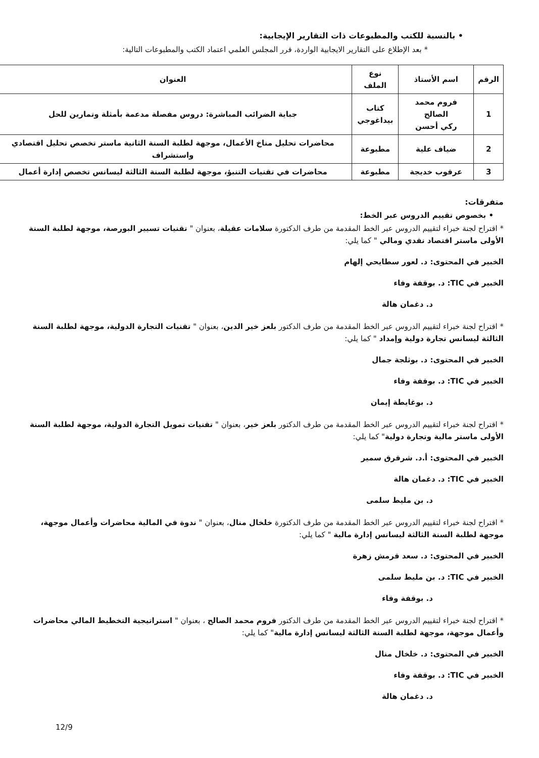• بالنسبة للكتب والمطبوعات ذات التقارير الإيجابية:
* بعد الإطلاع على التقارير الايجابية الواردة، قرر المجلس العلمي اعتماد الكتب والمطبوعات التالية:
| الرقم | اسم الأستاذ | نوع الملف | العنوان |
| --- | --- | --- | --- |
| 1 | فروم محمد الصالح ركي أحسن | كتاب بيداغوجي | جباية الضرائب المباشرة: دروس مفصلة مدعمة بأمثلة وتمارين للحل |
| 2 | ضياف علية | مطبوعة | محاضرات تحليل مناخ الأعمال، موجهة لطلبة السنة الثانية ماستر تخصص تحليل اقتصادي واستشراف |
| 3 | عرقوب خديجة | مطبوعة | محاضرات في تقنيات التنبؤ، موجهة لطلبة السنة الثالثة ليسانس تخصص إدارة أعمال |
متفرقات:
• بخصوص تقييم الدروس عبر الخط:
* اقتراح لجنة خبراء لتقييم الدروس عبر الخط المقدمة من طرف الدكتورة سلامات عقيلة، بعنوان " تقنيات تسيير البورصة، موجهة لطلبة السنة الأولى ماستر اقتصاد نقدي ومالي " كما يلي:
الخبير في المحتوى: د. لعور سطايحي إلهام
الخبير في TIC: د. بوقفة وفاء
د. دغمان هالة
* اقتراح لجنة خبراء لتقييم الدروس عبر الخط المقدمة من طرف الدكتور بلعز خير الدين، بعنوان " تقنيات التجارة الدولية، موجهة لطلبة السنة الثالثة ليسانس تجارة دولية وإمداد " كما يلي:
الخبير في المحتوى: د. بوثلجة جمال
الخبير في TIC: د. بوقفة وفاء
د. بوغايطة إيمان
* اقتراح لجنة خبراء لتقييم الدروس عبر الخط المقدمة من طرف الدكتور بلعز خير، بعنوان " تقنيات تمويل التجارة الدولية، موجهة لطلبة السنة الأولى ماستر مالية وتجارة دولية" كما يلي:
الخبير في المحتوى: أ.د. شرقرق سمير
الخبير في TIC: د. دغمان هالة
د. بن مليط سلمى
* اقتراح لجنة خبراء لتقييم الدروس عبر الخط المقدمة من طرف الدكتورة خلخال منال، بعنوان " ندوة في المالية محاضرات وأعمال موجهة، موجهة لطلبة السنة الثالثة ليسانس إدارة مالية " كما يلي:
الخبير في المحتوى: د. سعد قرمش زهرة
الخبير في TIC: د. بن مليط سلمى
د. بوقفة وفاء
* اقتراح لجنة خبراء لتقييم الدروس عبر الخط المقدمة من طرف الدكتور فروم محمد الصالح ، بعنوان " استراتيجية التخطيط المالي محاضرات وأعمال موجهة، موجهة لطلبة السنة الثالثة ليسانس إدارة مالية" كما يلي:
الخبير في المحتوى: د. خلخال منال
الخبير في TIC: د. بوقفة وفاء
د. دغمان هالة
12/9